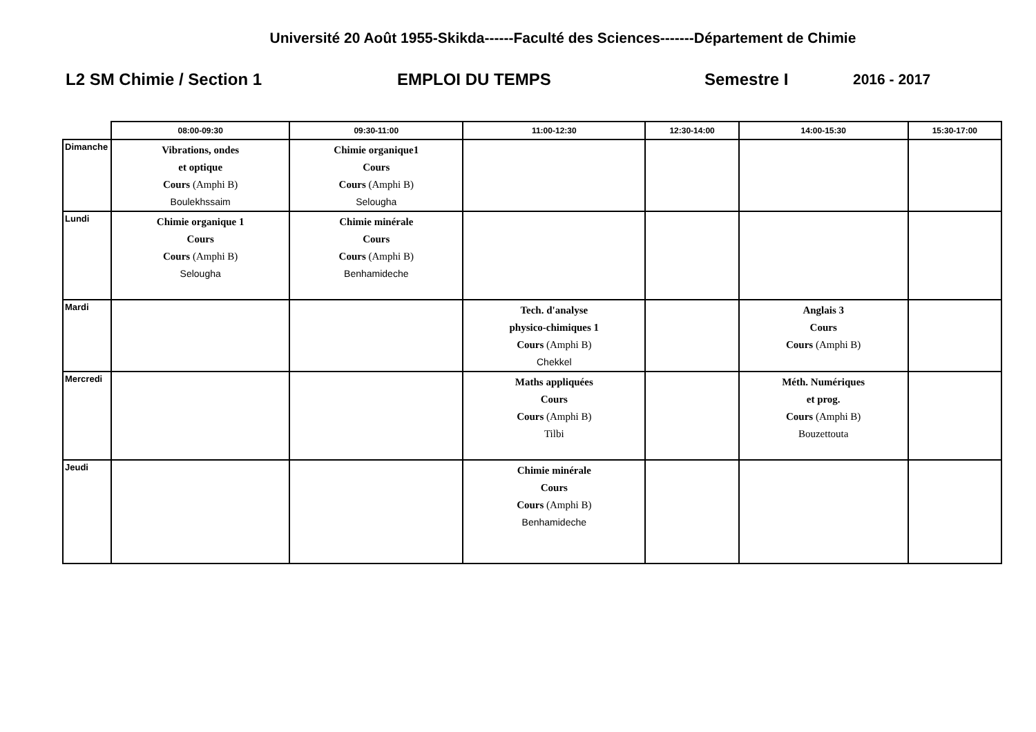Université 20 Août 1955-Skikda------Faculté des Sciences-------Département de Chimie
L2 SM Chimie / Section 1 EMPLOI DU TEMPS Semestre I 2016 - 2017
| | 08:00-09:30 | 09:30-11:00 | 11:00-12:30 | 12:30-14:00 | 14:00-15:30 | 15:30-17:00 |
| --- | --- | --- | --- | --- | --- | --- |
| Dimanche | Vibrations, ondes et optique Cours (Amphi B) Boulekhssaim | Chimie organique1 Cours Cours (Amphi B) Selougha | | | | |
| Lundi | Chimie organique 1 Cours Cours (Amphi B) Selougha | Chimie minérale Cours Cours (Amphi B) Benhamideche | | | | |
| Mardi | | | Tech. d'analyse physico-chimiques 1 Cours (Amphi B) Chekkel | | Anglais 3 Cours Cours (Amphi B) | |
| Mercredi | | | Maths appliquées Cours Cours (Amphi B) Tilbi | | Méth. Numériques et prog. Cours (Amphi B) Bouzettouta | |
| Jeudi | | | Chimie minérale Cours Cours (Amphi B) Benhamideche | | | |